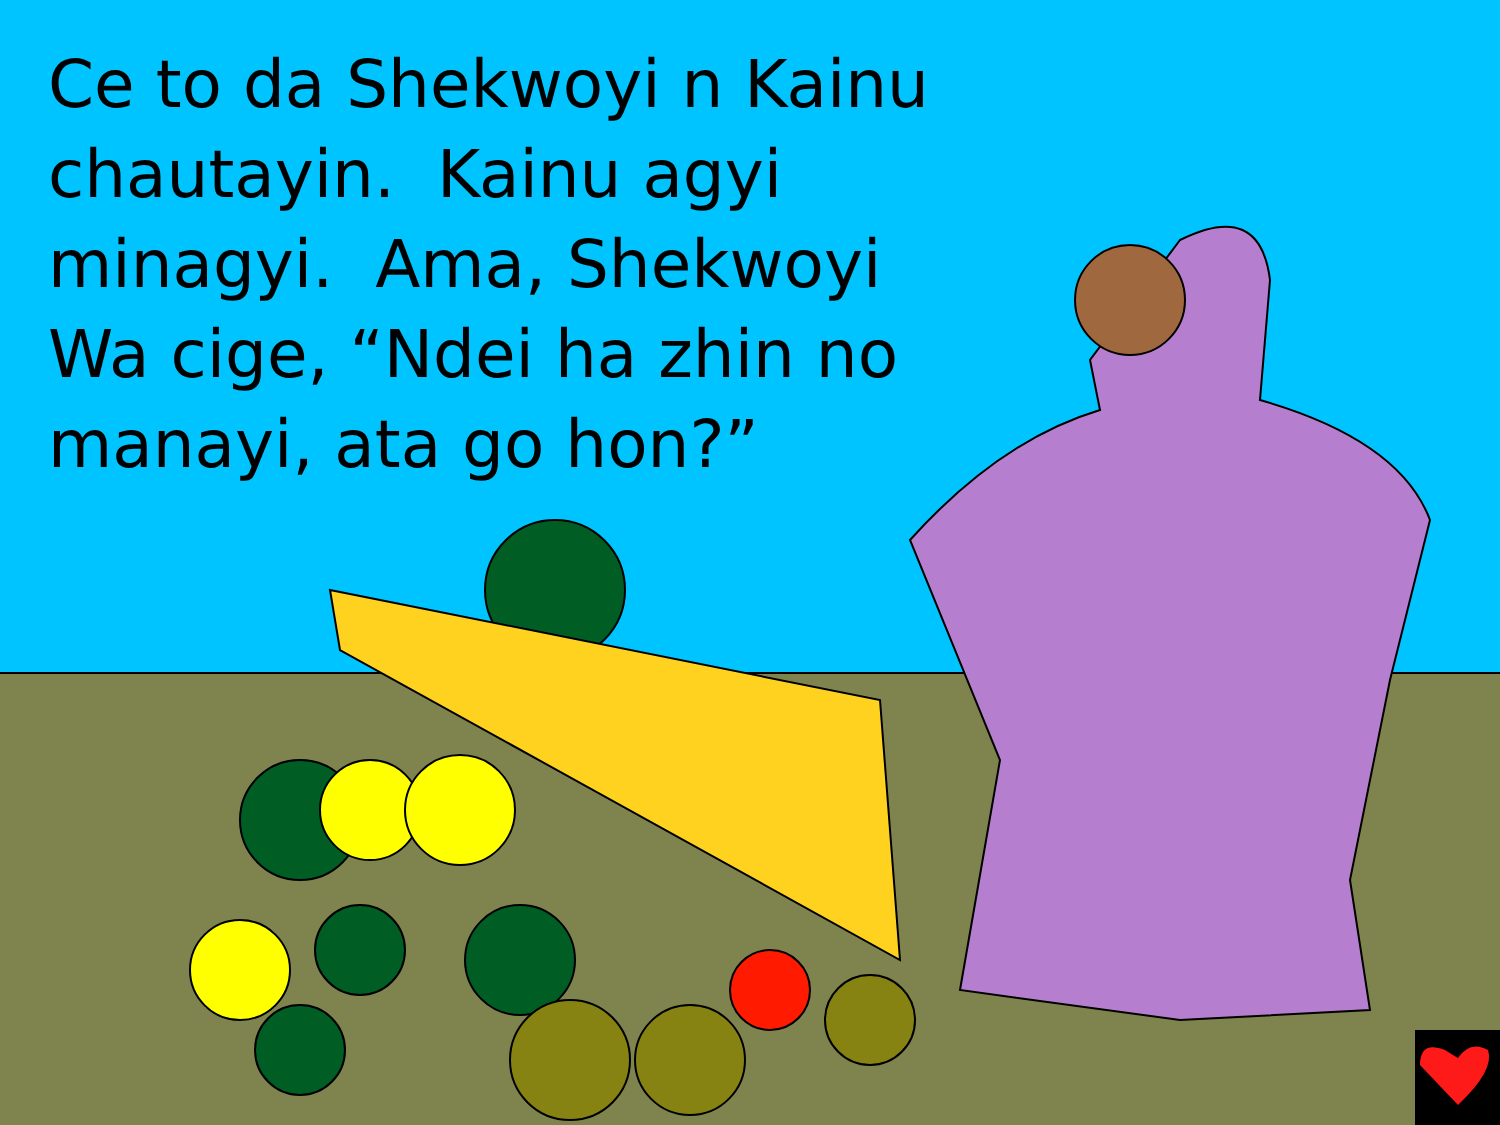Ce to da Shekwoyi n Kainu chautayin. Kainu agyi minagyi. Ama, Shekwoyi Wa cige, “Ndei ha zhin no manayi, ata go hon?”